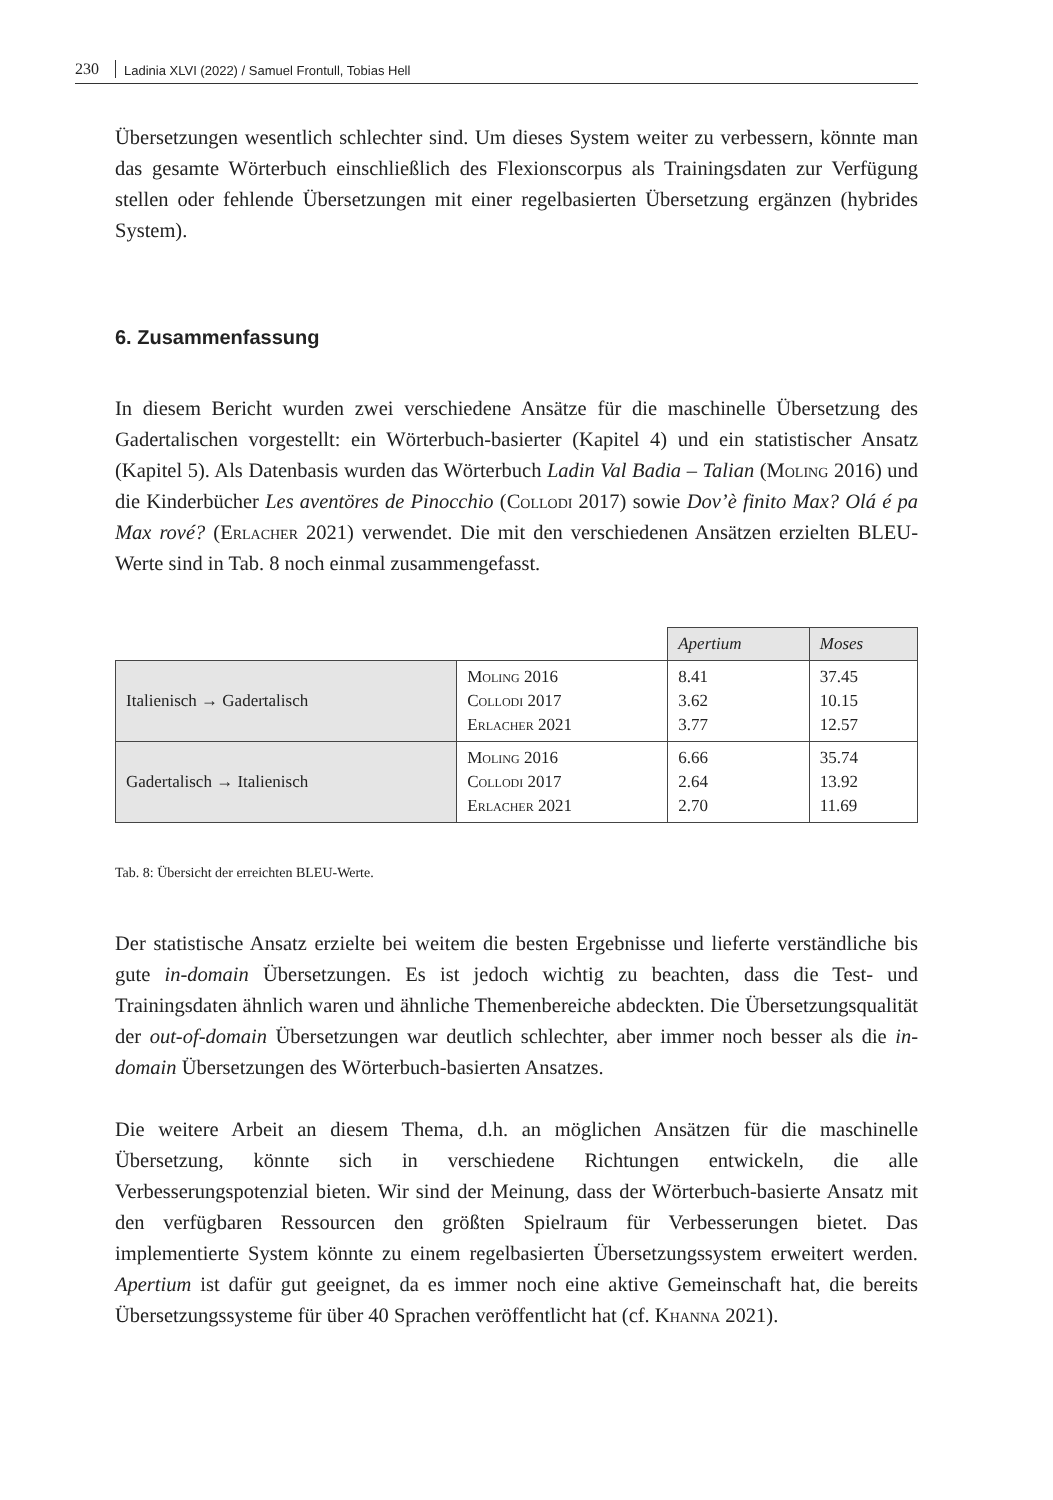230 Ladinia XLVI (2022) / Samuel Frontull, Tobias Hell
Übersetzungen wesentlich schlechter sind. Um dieses System weiter zu verbessern, könnte man das gesamte Wörterbuch einschließlich des Flexionscorpus als Trainingsdaten zur Verfügung stellen oder fehlende Übersetzungen mit einer regelbasierten Übersetzung ergänzen (hybrides System).
6. Zusammenfassung
In diesem Bericht wurden zwei verschiedene Ansätze für die maschinelle Übersetzung des Gadertalischen vorgestellt: ein Wörterbuch-basierter (Kapitel 4) und ein statistischer Ansatz (Kapitel 5). Als Datenbasis wurden das Wörterbuch Ladin Val Badia – Talian (Moling 2016) und die Kinderbücher Les aventöres de Pinocchio (Collodi 2017) sowie Dov’è finito Max? Olá é pa Max rové? (Erlacher 2021) verwendet. Die mit den verschiedenen Ansätzen erzielten BLEU-Werte sind in Tab. 8 noch einmal zusammengefasst.
| | | Apertium | Moses |
| Italienisch → Gadertalisch | Moling 2016 Collodi 2017 Erlacher 2021 | 8.41 3.62 3.77 | 37.45 10.15 12.57 |
| Gadertalisch → Italienisch | Moling 2016 Collodi 2017 Erlacher 2021 | 6.66 2.64 2.70 | 35.74 13.92 11.69 |
Tab. 8: Übersicht der erreichten BLEU-Werte.
Der statistische Ansatz erzielte bei weitem die besten Ergebnisse und lieferte verständliche bis gute in-domain Übersetzungen. Es ist jedoch wichtig zu beachten, dass die Test- und Trainingsdaten ähnlich waren und ähnliche Themenbereiche abdeckten. Die Übersetzungsqualität der out-of-domain Übersetzungen war deutlich schlechter, aber immer noch besser als die in-domain Übersetzungen des Wörterbuch-basierten Ansatzes.
Die weitere Arbeit an diesem Thema, d.h. an möglichen Ansätzen für die maschinelle Übersetzung, könnte sich in verschiedene Richtungen entwickeln, die alle Verbesserungspotenzial bieten. Wir sind der Meinung, dass der Wörterbuch-basierte Ansatz mit den verfügbaren Ressourcen den größten Spielraum für Verbesserungen bietet. Das implementierte System könnte zu einem regelbasierten Übersetzungssystem erweitert werden. Apertium ist dafür gut geeignet, da es immer noch eine aktive Gemeinschaft hat, die bereits Übersetzungssysteme für über 40 Sprachen veröffentlicht hat (cf. Khanna 2021).